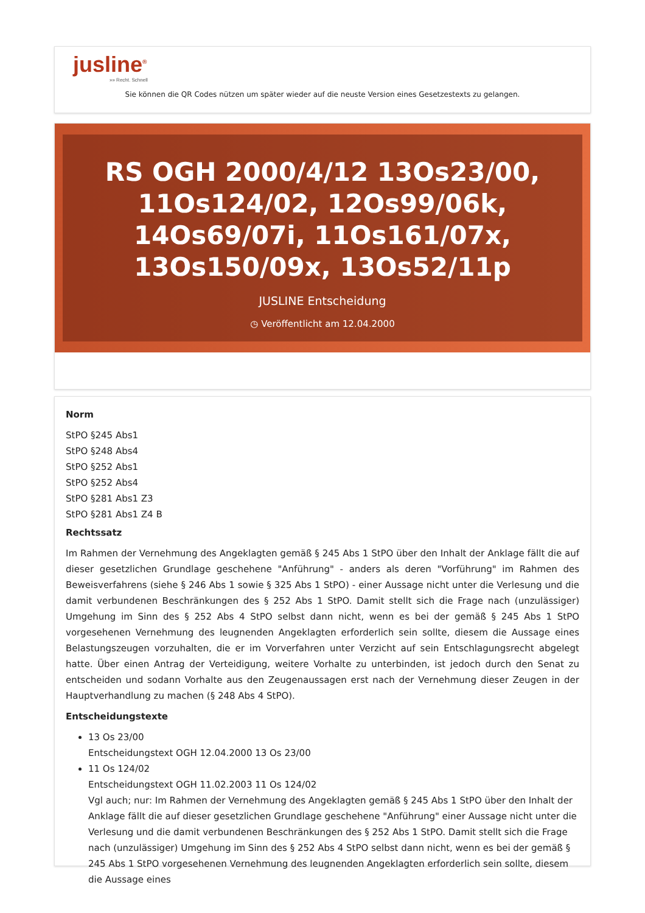jusline<sup>®</sup>
»» Recht. Schnell
Sie können die QR Codes nützen um später wieder auf die neuste Version eines Gesetzestexts zu gelangen.
RS OGH 2000/4/12 13Os23/00, 11Os124/02, 12Os99/06k, 14Os69/07i, 11Os161/07x, 13Os150/09x, 13Os52/11p
JUSLINE Entscheidung
◷ Veröffentlicht am 12.04.2000
Norm
StPO §245 Abs1
StPO §248 Abs4
StPO §252 Abs1
StPO §252 Abs4
StPO §281 Abs1 Z3
StPO §281 Abs1 Z4 B
Rechtssatz
Im Rahmen der Vernehmung des Angeklagten gemäß § 245 Abs 1 StPO über den Inhalt der Anklage fällt die auf dieser gesetzlichen Grundlage geschehene "Anführung" - anders als deren "Vorführung" im Rahmen des Beweisverfahrens (siehe § 246 Abs 1 sowie § 325 Abs 1 StPO) - einer Aussage nicht unter die Verlesung und die damit verbundenen Beschränkungen des § 252 Abs 1 StPO. Damit stellt sich die Frage nach (unzulässiger) Umgehung im Sinn des § 252 Abs 4 StPO selbst dann nicht, wenn es bei der gemäß § 245 Abs 1 StPO vorgesehenen Vernehmung des leugnenden Angeklagten erforderlich sein sollte, diesem die Aussage eines Belastungszeugen vorzuhalten, die er im Vorverfahren unter Verzicht auf sein Entschlagungsrecht abgelegt hatte. Über einen Antrag der Verteidigung, weitere Vorhalte zu unterbinden, ist jedoch durch den Senat zu entscheiden und sodann Vorhalte aus den Zeugenaussagen erst nach der Vernehmung dieser Zeugen in der Hauptverhandlung zu machen (§ 248 Abs 4 StPO).
Entscheidungstexte
13 Os 23/00
Entscheidungstext OGH 12.04.2000 13 Os 23/00
11 Os 124/02
Entscheidungstext OGH 11.02.2003 11 Os 124/02
Vgl auch; nur: Im Rahmen der Vernehmung des Angeklagten gemäß § 245 Abs 1 StPO über den Inhalt der Anklage fällt die auf dieser gesetzlichen Grundlage geschehene "Anführung" einer Aussage nicht unter die Verlesung und die damit verbundenen Beschränkungen des § 252 Abs 1 StPO. Damit stellt sich die Frage nach (unzulässiger) Umgehung im Sinn des § 252 Abs 4 StPO selbst dann nicht, wenn es bei der gemäß § 245 Abs 1 StPO vorgesehenen Vernehmung des leugnenden Angeklagten erforderlich sein sollte, diesem die Aussage eines